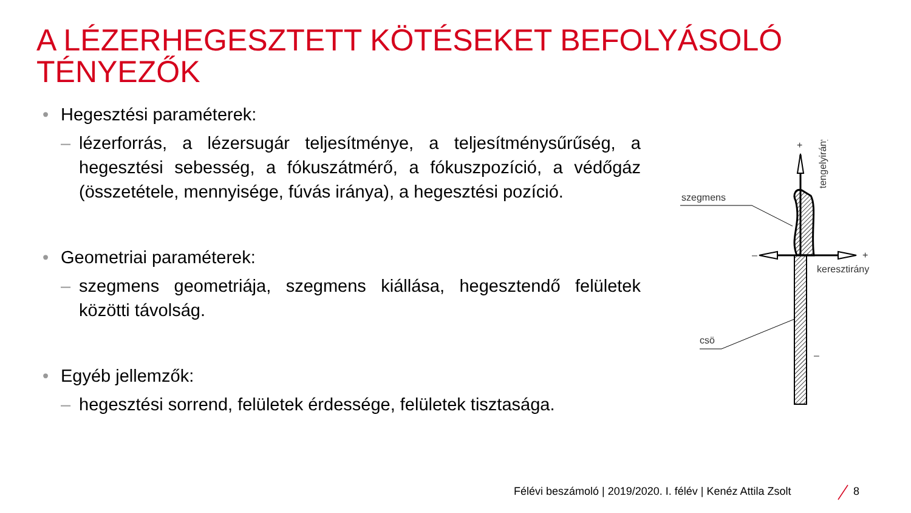A LÉZERHEGESZTETT KÖTÉSEKET BEFOLYÁSOLÓ TÉNYEZŐK
• Hegesztési paraméterek:
– lézerforrás, a lézersugár teljesítménye, a teljesítménysűrűség, a hegesztési sebesség, a fókuszátmérő, a fókuszpozíció, a védőgáz (összetétele, mennyisége, fúvás iránya), a hegesztési pozíció.
• Geometriai paraméterek:
– szegmens geometriája, szegmens kiállása, hegesztendő felületek közötti távolság.
• Egyéb jellemzők:
– hegesztési sorrend, felületek érdessége, felületek tisztasága.
szegmens
csö
keresztirány
+
–
+
–
tengelyirány
Félévi beszámoló | 2019/2020. I. félév | Kenéz Attila Zsolt
8